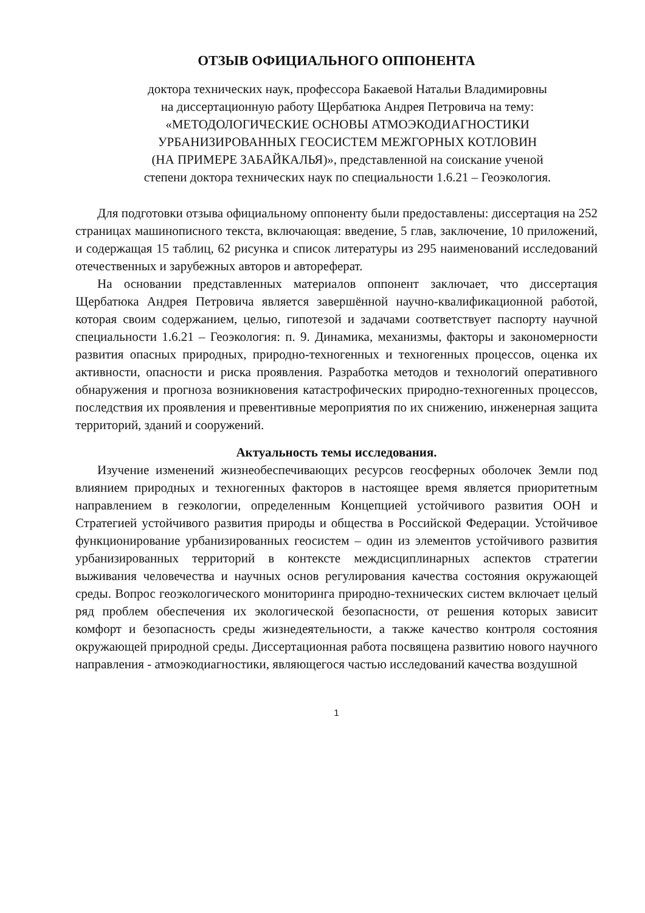ОТЗЫВ ОФИЦИАЛЬНОГО ОППОНЕНТА
доктора технических наук, профессора Бакаевой Натальи Владимировны
на диссертационную работу Щербатюка Андрея Петровича на тему:
«МЕТОДОЛОГИЧЕСКИЕ ОСНОВЫ АТМОЭКОДИАГНОСТИКИ
УРБАНИЗИРОВАННЫХ ГЕОСИСТЕМ МЕЖГОРНЫХ КОТЛОВИН
(НА ПРИМЕРЕ ЗАБАЙКАЛЬЯ)», представленной на соискание ученой
степени доктора технических наук по специальности 1.6.21 – Геоэкология.
Для подготовки отзыва официальному оппоненту были предоставлены: диссертация на 252 страницах машинописного текста, включающая: введение, 5 глав, заключение, 10 приложений, и содержащая 15 таблиц, 62 рисунка и список литературы из 295 наименований исследований отечественных и зарубежных авторов и автореферат.
На основании представленных материалов оппонент заключает, что диссертация Щербатюка Андрея Петровича является завершённой научно-квалификационной работой, которая своим содержанием, целью, гипотезой и задачами соответствует паспорту научной специальности 1.6.21 – Геоэкология: п. 9. Динамика, механизмы, факторы и закономерности развития опасных природных, природно-техногенных и техногенных процессов, оценка их активности, опасности и риска проявления. Разработка методов и технологий оперативного обнаружения и прогноза возникновения катастрофических природно-техногенных процессов, последствия их проявления и превентивные мероприятия по их снижению, инженерная защита территорий, зданий и сооружений.
Актуальность темы исследования.
Изучение изменений жизнеобеспечивающих ресурсов геосферных оболочек Земли под влиянием природных и техногенных факторов в настоящее время является приоритетным направлением в геэкологии, определенным Концепцией устойчивого развития ООН и Стратегией устойчивого развития природы и общества в Российской Федерации. Устойчивое функционирование урбанизированных геосистем – один из элементов устойчивого развития урбанизированных территорий в контексте междисциплинарных аспектов стратегии выживания человечества и научных основ регулирования качества состояния окружающей среды. Вопрос геоэкологического мониторинга природно-технических систем включает целый ряд проблем обеспечения их экологической безопасности, от решения которых зависит комфорт и безопасность среды жизнедеятельности, а также качество контроля состояния окружающей природной среды. Диссертационная работа посвящена развитию нового научного направления - атмоэкодиагностики, являющегося частью исследований качества воздушной
1